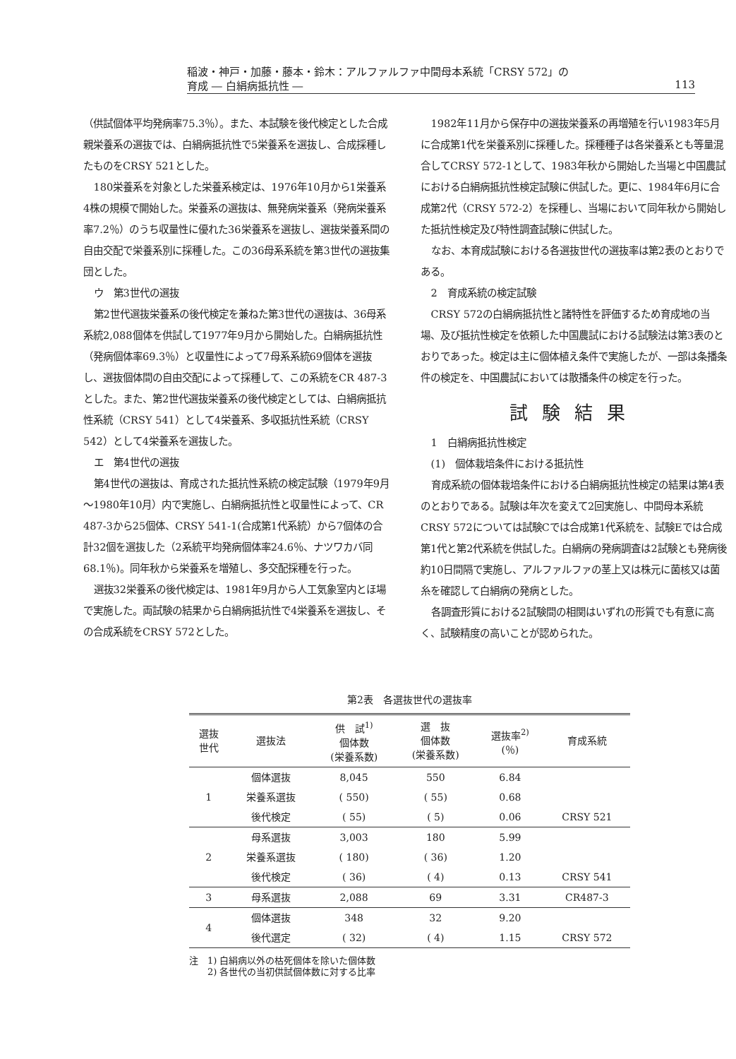稲波・神戸・加藤・藤本・鈴木：アルファルファ中間母本系統「CRSY 572」の
育成 ― 白絹病抵抗性 ―
113
（供試個体平均発病率75.3％）。また、本試験を後代検定とした合成親栄養系の選抜では、白絹病抵抗性で5栄養系を選抜し、合成採種したものをCRSY 521とした。
180栄養系を対象とした栄養系検定は、1976年10月から1栄養系4株の規模で開始した。栄養系の選抜は、無発病栄養系（発病栄養系率7.2％）のうち収量性に優れた36栄養系を選抜し、選抜栄養系間の自由交配で栄養系別に採種した。この36母系系統を第3世代の選抜集団とした。
ウ　第3世代の選抜
第2世代選抜栄養系の後代検定を兼ねた第3世代の選抜は、36母系系統2,088個体を供試して1977年9月から開始した。白絹病抵抗性（発病個体率69.3％）と収量性によって7母系系統69個体を選抜し、選抜個体間の自由交配によって採種して、この系統をCR 487-3とした。また、第2世代選抜栄養系の後代検定としては、白絹病抵抗性系統（CRSY 541）として4栄養系、多収抵抗性系統（CRSY 542）として4栄養系を選抜した。
エ　第4世代の選抜
第4世代の選抜は、育成された抵抗性系統の検定試験（1979年9月～1980年10月）内で実施し、白絹病抵抗性と収量性によって、CR 487-3から25個体、CRSY 541-1(合成第1代系統）から7個体の合計32個を選抜した（2系統平均発病個体率24.6％、ナツワカバ同68.1％)。同年秋から栄養系を増殖し、多交配採種を行った。
選抜32栄養系の後代検定は、1981年9月から人工気象室内とほ場で実施した。両試験の結果から白絹病抵抗性で4栄養系を選抜し、その合成系統をCRSY 572とした。
1982年11月から保存中の選抜栄養系の再増殖を行い1983年5月に合成第1代を栄養系別に採種した。採種種子は各栄養系とも等量混合してCRSY 572-1として、1983年秋から開始した当場と中国農試における白絹病抵抗性検定試験に供試した。更に、1984年6月に合成第2代（CRSY 572-2）を採種し、当場において同年秋から開始した抵抗性検定及び特性調査試験に供試した。
なお、本育成試験における各選抜世代の選抜率は第2表のとおりである。
2　育成系統の検定試験
CRSY 572の白絹病抵抗性と諸特性を評価するため育成地の当場、及び抵抗性検定を依頼した中国農試における試験法は第3表のとおりであった。検定は主に個体植え条件で実施したが、一部は条播条件の検定を、中国農試においては散播条件の検定を行った。
試験結果
1　白絹病抵抗性検定
(1)　個体栽培条件における抵抗性
育成系統の個体栽培条件における白絹病抵抗性検定の結果は第4表のとおりである。試験は年次を変えて2回実施し、中間母本系統CRSY 572については試験Cでは合成第1代系統を、試験Eでは合成第1代と第2代系統を供試した。白絹病の発病調査は2試験とも発病後約10日間隔で実施し、アルファルファの茎上又は株元に菌核又は菌糸を確認して白絹病の発病とした。
各調査形質における2試験間の相関はいずれの形質でも有意に高く、試験精度の高いことが認められた。
第2表　各選抜世代の選抜率
| 選抜 世代 | 選抜法 | 供 試<sup>1)</sup> 個体数 (栄養系数) | 選 抜 個体数 (栄養系数) | 選抜率<sup>2)</sup> (％) | 育成系統 |
| --- | --- | --- | --- | --- | --- |
| 1 | 個体選抜 | 8,045 | 550 | 6.84 | |
| | 栄養系選抜 | ( 550) | ( 55) | 0.68 | |
| | 後代検定 | ( 55) | ( 5) | 0.06 | CRSY 521 |
| 2 | 母系選抜 | 3,003 | 180 | 5.99 | |
| | 栄養系選抜 | ( 180) | ( 36) | 1.20 | |
| | 後代検定 | ( 36) | ( 4) | 0.13 | CRSY 541 |
| 3 | 母系選抜 | 2,088 | 69 | 3.31 | CR487-3 |
| 4 | 個体選抜 | 348 | 32 | 9.20 | |
| | 後代選定 | ( 32) | ( 4) | 1.15 | CRSY 572 |
注　1) 白絹病以外の枯死個体を除いた個体数
　　2) 各世代の当初供試個体数に対する比率